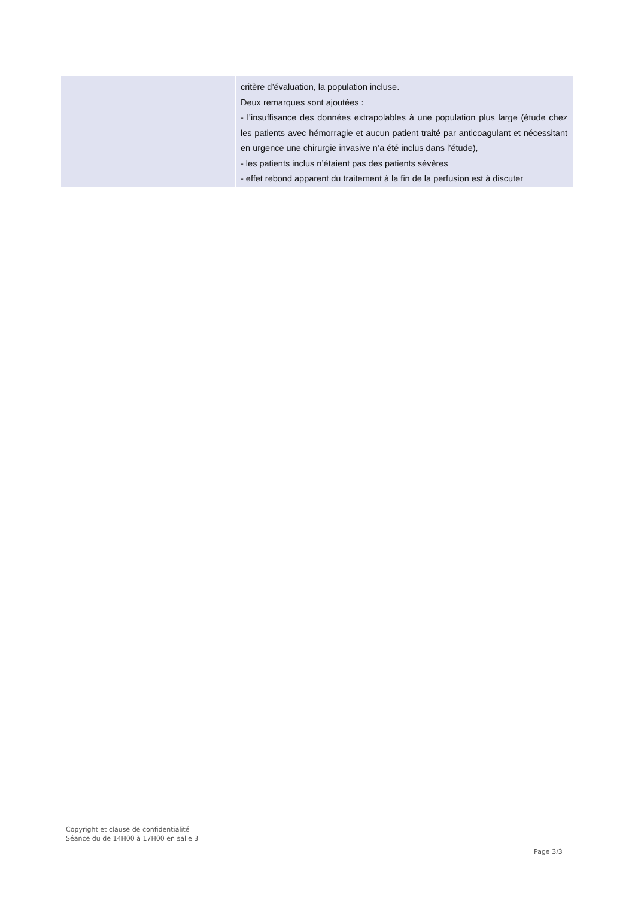| | critère d’évaluation, la population incluse. Deux remarques sont ajoutées : - l’insuffisance des données extrapolables à une population plus large (étude chez les patients avec hémorragie et aucun patient traité par anticoagulant et nécessitant en urgence une chirurgie invasive n’a été inclus dans l’étude), - les patients inclus n’étaient pas des patients sévères - effet rebond apparent du traitement à la fin de la perfusion est à discuter |
Copyright et clause de confidentialité
Séance du de 14H00 à 17H00 en salle 3
Page 3/3